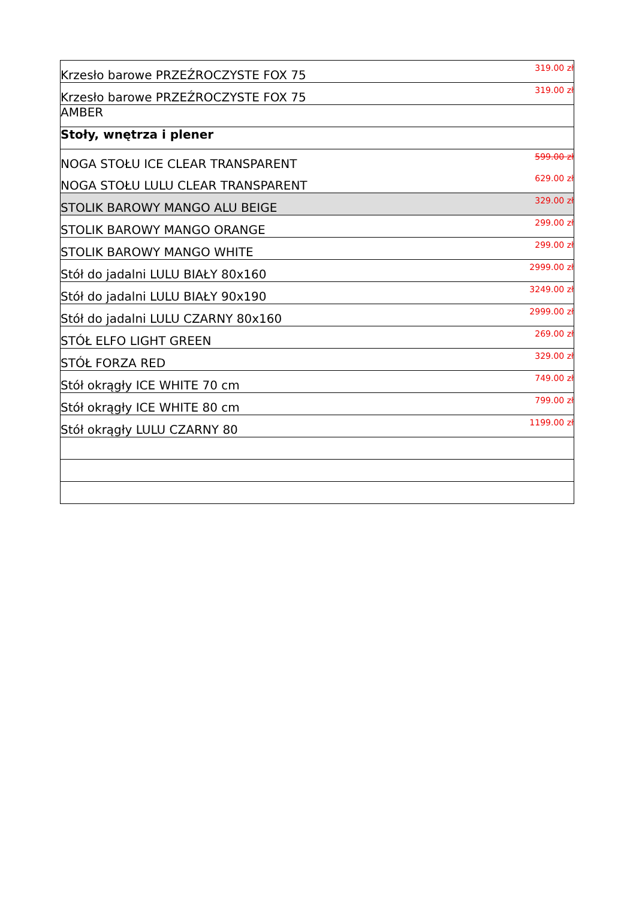| Krzesło barowe PRZEŹROCZYSTE FOX 75 | 319.00 zł |
| Krzesło barowe PRZEŹROCZYSTE FOX 75 | 319.00 zł |
| AMBER | |
| Stoły, wnętrza i plener | |
| NOGA STOŁU ICE CLEAR TRANSPARENT | 599.00 zł |
| NOGA STOŁU LULU CLEAR TRANSPARENT | 629.00 zł |
| STOLIK BAROWY MANGO ALU BEIGE | 329.00 zł |
| STOLIK BAROWY MANGO ORANGE | 299.00 zł |
| STOLIK BAROWY MANGO WHITE | 299.00 zł |
| Stół do jadalni LULU BIAŁY 80x160 | 2999.00 zł |
| Stół do jadalni LULU BIAŁY 90x190 | 3249.00 zł |
| Stół do jadalni LULU CZARNY 80x160 | 2999.00 zł |
| STÓŁ ELFO LIGHT GREEN | 269.00 zł |
| STÓŁ FORZA RED | 329.00 zł |
| Stół okrągły ICE WHITE 70 cm | 749.00 zł |
| Stół okrągły ICE WHITE 80 cm | 799.00 zł |
| Stół okrągły LULU CZARNY 80 | 1199.00 zł |